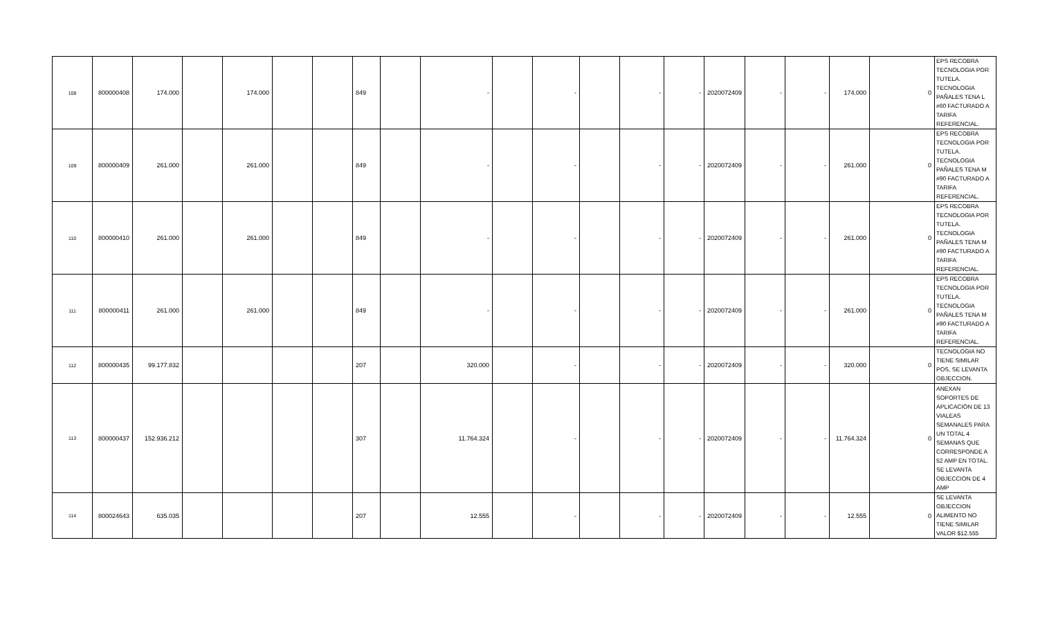| 108 | 800000408 | 174.000 | | 174.000 | | | 849 | | - | | - | | - | - | 2020072409 | - | - | 174.000 | 0 | EPS RECOBRA TECNOLOGIA POR TUTELA. TECNOLOGIA PAÑALES TENA L #60 FACTURADO A TARIFA REFERENCIAL. |
| 109 | 800000409 | 261.000 | | 261.000 | | | 849 | | - | | - | | - | - | 2020072409 | - | - | 261.000 | 0 | EPS RECOBRA TECNOLOGIA POR TUTELA. TECNOLOGIA PAÑALES TENA M #90 FACTURADO A TARIFA REFERENCIAL. |
| 110 | 800000410 | 261.000 | | 261.000 | | | 849 | | - | | - | | - | - | 2020072409 | - | - | 261.000 | 0 | EPS RECOBRA TECNOLOGIA POR TUTELA. TECNOLOGIA PAÑALES TENA M #90 FACTURADO A TARIFA REFERENCIAL. |
| 111 | 800000411 | 261.000 | | 261.000 | | | 849 | | - | | - | | - | - | 2020072409 | - | - | 261.000 | 0 | EPS RECOBRA TECNOLOGIA POR TUTELA. TECNOLOGIA PAÑALES TENA M #90 FACTURADO A TARIFA REFERENCIAL. |
| 112 | 800000435 | 99.177.832 | | | | | 207 | | 320.000 | | - | | - | - | 2020072409 | - | - | 320.000 | 0 | TECNOLOGIA NO TIENE SIMILAR POS, SE LEVANTA OBJECCION. |
| 113 | 800000437 | 152.936.212 | | | | | 307 | | 11.764.324 | | - | | - | - | 2020072409 | - | - | 11.764.324 | 0 | ANEXAN SOPORTES DE APLICACIÓN DE 13 VIALEAS SEMANALES PARA UN TOTAL 4 SEMANAS QUE CORRESPONDE A 52 AMP EN TOTAL. SE LEVANTA OBJECCION DE 4 AMP |
| 114 | 800024643 | 635.035 | | | | | 207 | | 12.555 | | - | | - | - | 2020072409 | - | - | 12.555 | 0 | SE LEVANTA OBJECCION ALIMENTO NO TIENE SIMILAR VALOR $12.555 |